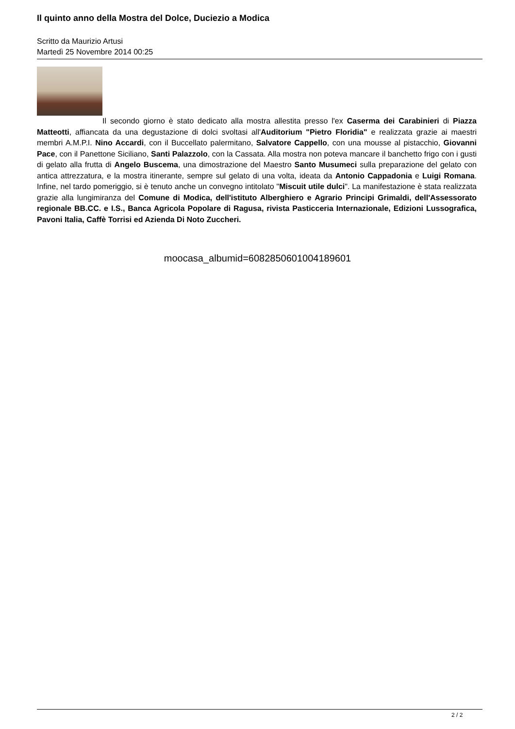Il quinto anno della Mostra del Dolce, Duciezio a Modica
Scritto da Maurizio Artusi
Martedì 25 Novembre 2014 00:25
Il secondo giorno è stato dedicato alla mostra allestita presso l'ex Caserma dei Carabinieri di Piazza Matteotti, affiancata da una degustazione di dolci svoltasi all'Auditorium "Pietro Floridia" e realizzata grazie ai maestri membri A.M.P.I. Nino Accardi, con il Buccellato palermitano, Salvatore Cappello, con una mousse al pistacchio, Giovanni Pace, con il Panettone Siciliano, Santi Palazzolo, con la Cassata. Alla mostra non poteva mancare il banchetto frigo con i gusti di gelato alla frutta di Angelo Buscema, una dimostrazione del Maestro Santo Musumeci sulla preparazione del gelato con antica attrezzatura, e la mostra itinerante, sempre sul gelato di una volta, ideata da Antonio Cappadonia e Luigi Romana. Infine, nel tardo pomeriggio, si è tenuto anche un convegno intitolato "Miscuit utile dulci". La manifestazione è stata realizzata grazie alla lungimiranza del Comune di Modica, dell'istituto Alberghiero e Agrario Principi Grimaldi, dell'Assessorato regionale BB.CC. e I.S., Banca Agricola Popolare di Ragusa, rivista Pasticceria Internazionale, Edizioni Lussografica, Pavoni Italia, Caffè Torrisi ed Azienda Di Noto Zuccheri.
moocasa_albumid=6082850601004189601
2 / 2